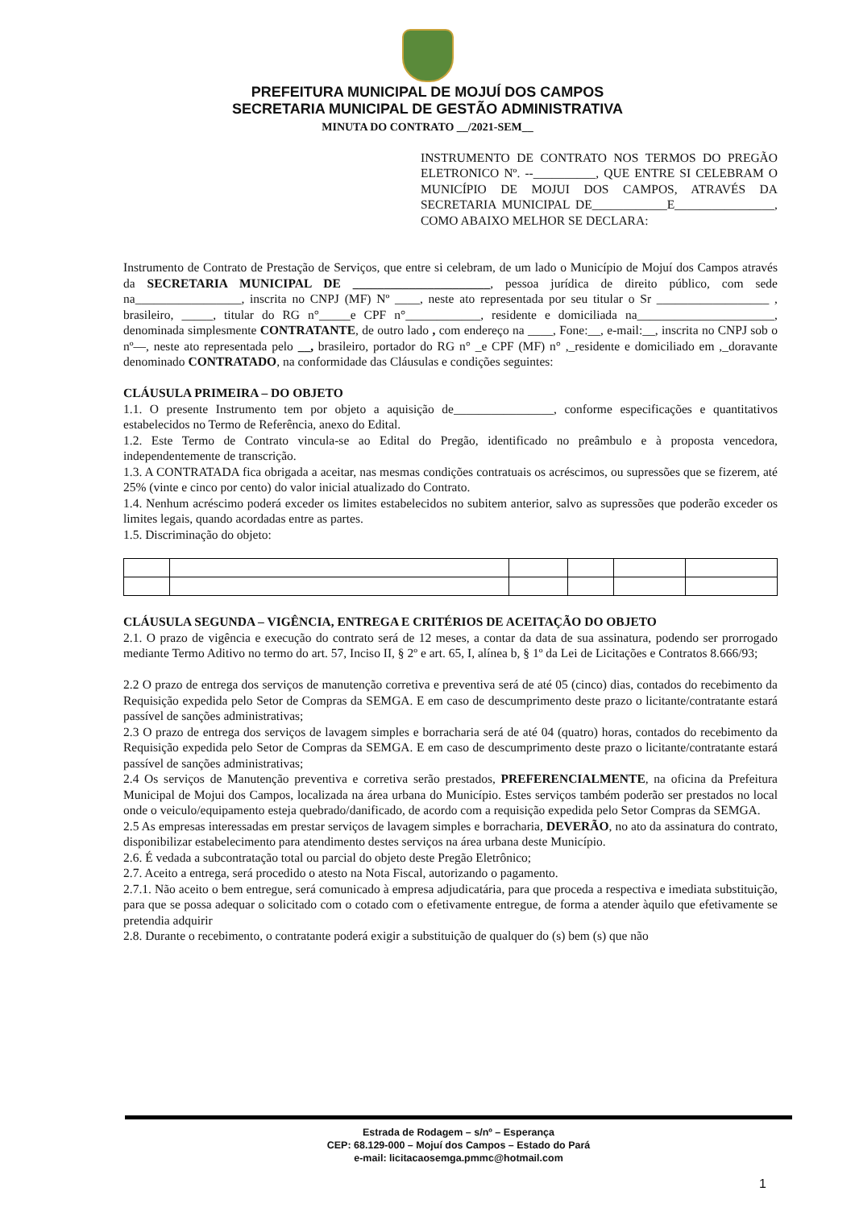PREFEITURA MUNICIPAL DE MOJUÍ DOS CAMPOS
SECRETARIA MUNICIPAL DE GESTÃO ADMINISTRATIVA
MINUTA DO CONTRATO __/2021-SEM__
INSTRUMENTO DE CONTRATO NOS TERMOS DO PREGÃO ELETRONICO Nº. --__________, QUE ENTRE SI CELEBRAM O MUNICÍPIO DE MOJUI DOS CAMPOS, ATRAVÉS DA SECRETARIA MUNICIPAL DE____________E________________, COMO ABAIXO MELHOR SE DECLARA:
Instrumento de Contrato de Prestação de Serviços, que entre si celebram, de um lado o Município de Mojuí dos Campos através da SECRETARIA MUNICIPAL DE ______________________, pessoa jurídica de direito público, com sede na_________________, inscrita no CNPJ (MF) Nº ____, neste ato representada por seu titular o Sr __________________ , brasileiro, _____, titular do RG n°_____e CPF n°____________, residente e domiciliada na______________________, denominada simplesmente CONTRATANTE, de outro lado , com endereço na ____, Fone:__, e-mail:__, inscrita no CNPJ sob o nº—, neste ato representada pelo __, brasileiro, portador do RG n° _e CPF (MF) n° ,_residente e domiciliado em ,_doravante denominado CONTRATADO, na conformidade das Cláusulas e condições seguintes:
CLÁUSULA PRIMEIRA – DO OBJETO
1.1. O presente Instrumento tem por objeto a aquisição de________________, conforme especificações e quantitativos estabelecidos no Termo de Referência, anexo do Edital.
1.2. Este Termo de Contrato vincula-se ao Edital do Pregão, identificado no preâmbulo e à proposta vencedora, independentemente de transcrição.
1.3. A CONTRATADA fica obrigada a aceitar, nas mesmas condições contratuais os acréscimos, ou supressões que se fizerem, até 25% (vinte e cinco por cento) do valor inicial atualizado do Contrato.
1.4. Nenhum acréscimo poderá exceder os limites estabelecidos no subitem anterior, salvo as supressões que poderão exceder os limites legais, quando acordadas entre as partes.
1.5. Discriminação do objeto:
CLÁUSULA SEGUNDA – VIGÊNCIA, ENTREGA E CRITÉRIOS DE ACEITAÇÃO DO OBJETO
2.1. O prazo de vigência e execução do contrato será de 12 meses, a contar da data de sua assinatura, podendo ser prorrogado mediante Termo Aditivo no termo do art. 57, Inciso II, § 2º e art. 65, I, alínea b, § 1º da Lei de Licitações e Contratos 8.666/93;
2.2 O prazo de entrega dos serviços de manutenção corretiva e preventiva será de até 05 (cinco) dias, contados do recebimento da Requisição expedida pelo Setor de Compras da SEMGA. E em caso de descumprimento deste prazo o licitante/contratante estará passível de sanções administrativas;
2.3 O prazo de entrega dos serviços de lavagem simples e borracharia será de até 04 (quatro) horas, contados do recebimento da Requisição expedida pelo Setor de Compras da SEMGA. E em caso de descumprimento deste prazo o licitante/contratante estará passível de sanções administrativas;
2.4 Os serviços de Manutenção preventiva e corretiva serão prestados, PREFERENCIALMENTE, na oficina da Prefeitura Municipal de Mojui dos Campos, localizada na área urbana do Município. Estes serviços também poderão ser prestados no local onde o veiculo/equipamento esteja quebrado/danificado, de acordo com a requisição expedida pelo Setor Compras da SEMGA.
2.5 As empresas interessadas em prestar serviços de lavagem simples e borracharia, DEVERÃO, no ato da assinatura do contrato, disponibilizar estabelecimento para atendimento destes serviços na área urbana deste Município.
2.6. É vedada a subcontratação total ou parcial do objeto deste Pregão Eletrônico;
2.7. Aceito a entrega, será procedido o atesto na Nota Fiscal, autorizando o pagamento.
2.7.1. Não aceito o bem entregue, será comunicado à empresa adjudicatária, para que proceda a respectiva e imediata substituição, para que se possa adequar o solicitado com o cotado com o efetivamente entregue, de forma a atender àquilo que efetivamente se pretendia adquirir
2.8. Durante o recebimento, o contratante poderá exigir a substituição de qualquer do (s) bem (s) que não
Estrada de Rodagem – s/nº – Esperança
CEP: 68.129-000 – Mojuí dos Campos – Estado do Pará
e-mail: licitacaosemga.pmmc@hotmail.com
1